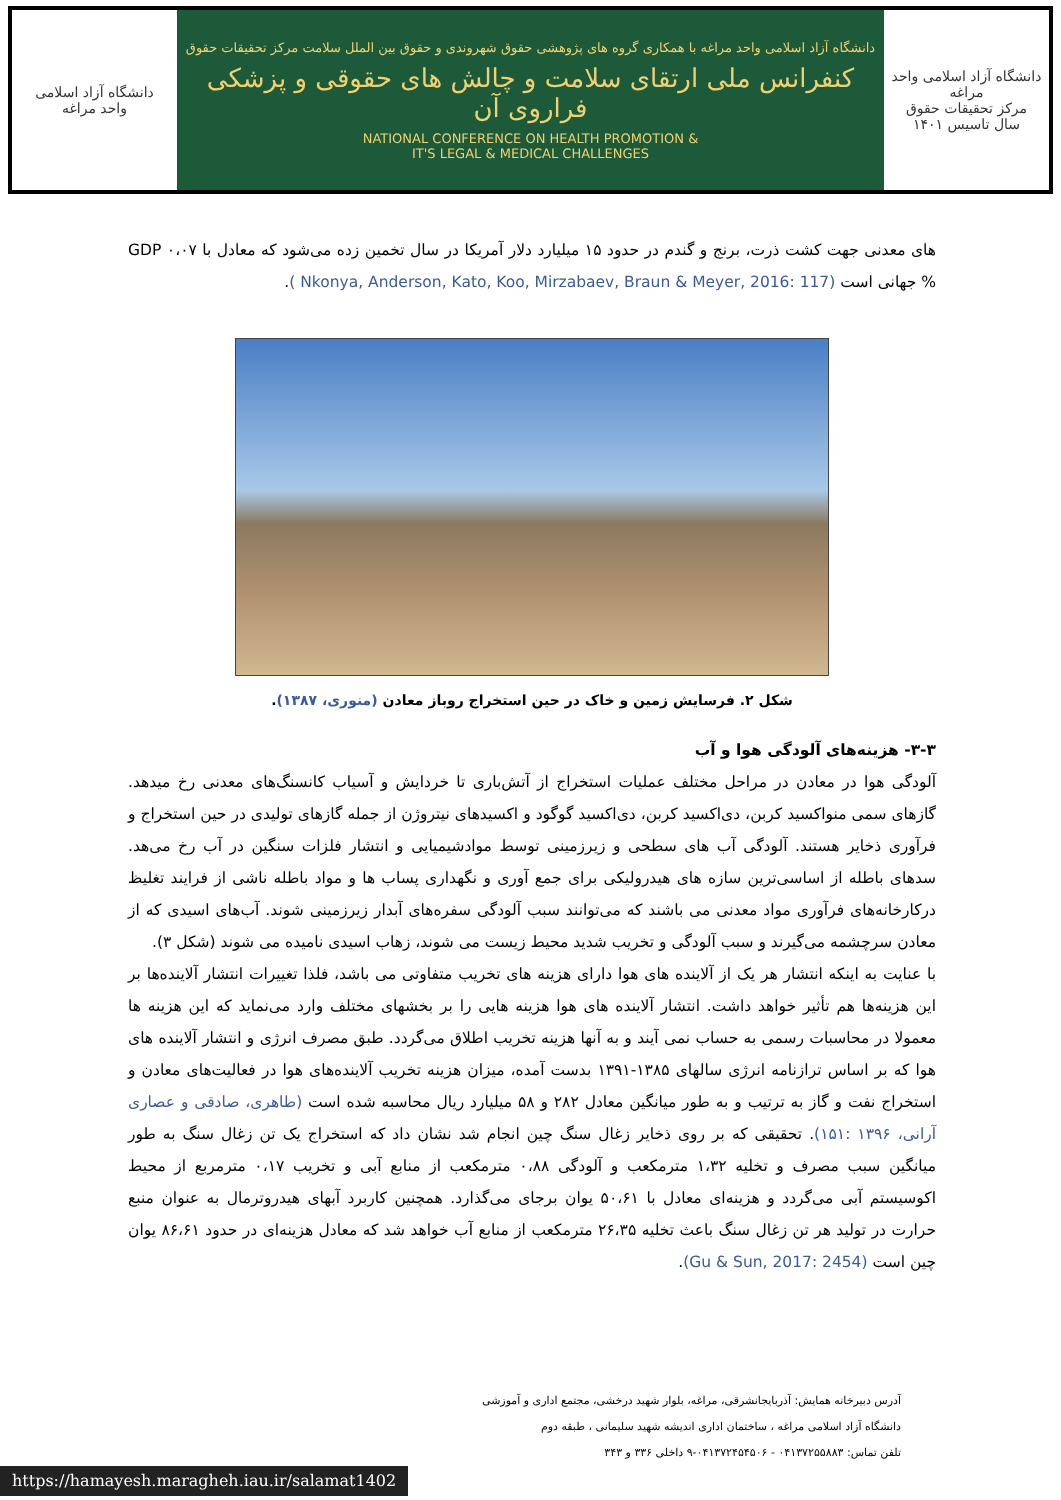دانشگاه آزاد اسلامی
واحد مراغه
دانشگاه آزاد اسلامی واحد مراغه با همکاری گروه های پژوهشی حقوق شهروندی و حقوق بین الملل سلامت مرکز تحقیقات حقوق
کنفرانس ملی ارتقای سلامت و چالش های حقوقی و پزشکی فراروی آن
NATIONAL CONFERENCE ON HEALTH PROMOTION &
IT'S LEGAL & MEDICAL CHALLENGES
دانشگاه آزاد اسلامی واحد مراغه
مرکز تحقیقات حقوق
سال تاسیس ۱۴۰۱
های معدنی جهت کشت ذرت، برنج و گندم در حدود ۱۵ میلیارد دلار آمریکا در سال تخمین زده می‌شود که معادل با ۰،۰۷ GDP % جهانی است (Nkonya, Anderson, Kato, Koo, Mirzabaev, Braun & Meyer, 2016: 117 ).
شکل ۲. فرسایش زمین و خاک در حین استخراج روباز معادن (منوری، ۱۳۸۷).
۳-۳- هزینه‌های آلودگی هوا و آب
آلودگی هوا در معادن در مراحل مختلف عملیات استخراج از آتش‌باری تا خردایش و آسیاب کانسنگ‌های معدنی رخ میدهد. گازهای سمی منواکسید کربن، دی‌اکسید کربن، دی‌اکسید گوگود و اکسیدهای نیتروژن از جمله گازهای تولیدی در حین استخراج و فرآوری ذخایر هستند. آلودگی آب های سطحی و زیرزمینی توسط موادشیمیایی و انتشار فلزات سنگین در آب رخ می‌هد. سدهای باطله از اساسی‌ترین سازه های هیدرولیکی برای جمع آوری و نگهداری پساب ها و مواد باطله ناشی از فرایند تغلیظ درکارخانه‌های فرآوری مواد معدنی می باشند که می‌توانند سبب آلودگی سفره‌های آبدار زیرزمینی شوند. آب‌های اسیدی که از معادن سرچشمه می‌گیرند و سبب آلودگی و تخریب شدید محیط زیست می شوند، زهاب اسیدی نامیده می شوند (شکل ۳).
با عنایت به اینکه انتشار هر یک از آلاینده های هوا دارای هزینه های تخریب متفاوتی می باشد، فلذا تغییرات انتشار آلاینده‌ها بر این هزینه‌ها هم تأثیر خواهد داشت. انتشار آلاینده های هوا هزینه هایی را بر بخشهای مختلف وارد می‌نماید که این هزینه ها معمولا در محاسبات رسمی به حساب نمی آیند و به آنها هزینه تخریب اطلاق می‌گردد. طبق مصرف انرژی و انتشار آلاینده های هوا که بر اساس ترازنامه انرژی سالهای ۱۳۸۵-۱۳۹۱ بدست آمده، میزان هزینه تخریب آلاینده‌های هوا در فعالیت‌های معادن و استخراج نفت و گاز به ترتیب و به طور میانگین معادل ۲۸۲ و ۵۸ میلیارد ریال محاسبه شده است (طاهری، صادقی و عصاری آرانی، ۱۳۹۶ :۱۵۱). تحقیقی که بر روی ذخایر زغال سنگ چین انجام شد نشان داد که استخراج یک تن زغال سنگ به طور میانگین سبب مصرف و تخلیه ۱،۳۲ مترمکعب و آلودگی ۰،۸۸ مترمکعب از منابع آبی و تخریب ۰،۱۷ مترمربع از محیط اکوسیستم آبی می‌گردد و هزینه‌ای معادل با ۵۰،۶۱ یوان برجای می‌گذارد. همچنین کاربرد آبهای هیدروترمال به عنوان منبع حرارت در تولید هر تن زغال سنگ باعث تخلیه ۲۶،۳۵ مترمکعب از منابع آب خواهد شد که معادل هزینه‌ای در حدود ۸۶،۶۱ یوان چین است (Gu & Sun, 2017: 2454).
آدرس دبیرخانه همایش: آذربایجانشرقی، مراغه، بلوار شهید درخشی، مجتمع اداری و آموزشی
دانشگاه آزاد اسلامی مراغه ، ساختمان اداری اندیشه شهید سلیمانی ، طبقه دوم
تلفن تماس: ۰۴۱۳۷۲۵۵۸۸۳ - ۰۴۱۳۷۲۴۵۴۵۰۶-۹ داخلی ۳۳۶ و ۳۴۳
https://hamayesh.maragheh.iau.ir/salamat1402